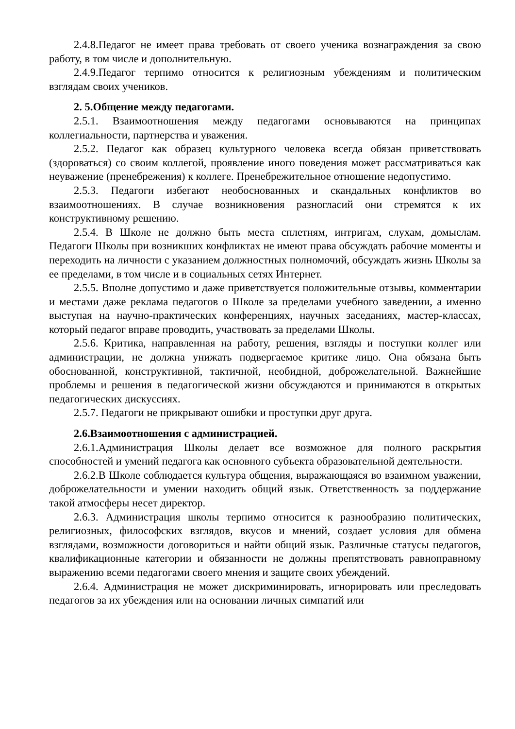2.4.8.Педагог не имеет права требовать от своего ученика вознаграждения за свою работу, в том числе и дополнительную.
2.4.9.Педагог терпимо относится к религиозным убеждениям и политическим взглядам своих учеников.
2. 5.Общение между педагогами.
2.5.1. Взаимоотношения между педагогами основываются на принципах коллегиальности, партнерства и уважения.
2.5.2. Педагог как образец культурного человека всегда обязан приветствовать (здороваться) со своим коллегой, проявление иного поведения может рассматриваться как неуважение (пренебрежения) к коллеге. Пренебрежительное отношение недопустимо.
2.5.3. Педагоги избегают необоснованных и скандальных конфликтов во взаимоотношениях. В случае возникновения разногласий они стремятся к их конструктивному решению.
2.5.4. В Школе не должно быть места сплетням, интригам, слухам, домыслам. Педагоги Школы при возникших конфликтах не имеют права обсуждать рабочие моменты и переходить на личности с указанием должностных полномочий, обсуждать жизнь Школы за ее пределами, в том числе и в социальных сетях Интернет.
2.5.5. Вполне допустимо и даже приветствуется положительные отзывы, комментарии и местами даже реклама педагогов о Школе за пределами учебного заведении, а именно выступая на научно-практических конференциях, научных заседаниях, мастер-классах, который педагог вправе проводить, участвовать за пределами Школы.
2.5.6. Критика, направленная на работу, решения, взгляды и поступки коллег или администрации, не должна унижать подвергаемое критике лицо. Она обязана быть обоснованной, конструктивной, тактичной, необидной, доброжелательной. Важнейшие проблемы и решения в педагогической жизни обсуждаются и принимаются в открытых педагогических дискуссиях.
2.5.7. Педагоги не прикрывают ошибки и проступки друг друга.
2.6.Взаимоотношения с администрацией.
2.6.1.Администрация Школы делает все возможное для полного раскрытия способностей и умений педагога как основного субъекта образовательной деятельности.
2.6.2.В Школе соблюдается культура общения, выражающаяся во взаимном уважении, доброжелательности и умении находить общий язык. Ответственность за поддержание такой атмосферы несет директор.
2.6.3. Администрация школы терпимо относится к разнообразию политических, религиозных, философских взглядов, вкусов и мнений, создает условия для обмена взглядами, возможности договориться и найти общий язык. Различные статусы педагогов, квалификационные категории и обязанности не должны препятствовать равноправному выражению всеми педагогами своего мнения и защите своих убеждений.
2.6.4. Администрация не может дискриминировать, игнорировать или преследовать педагогов за их убеждения или на основании личных симпатий или